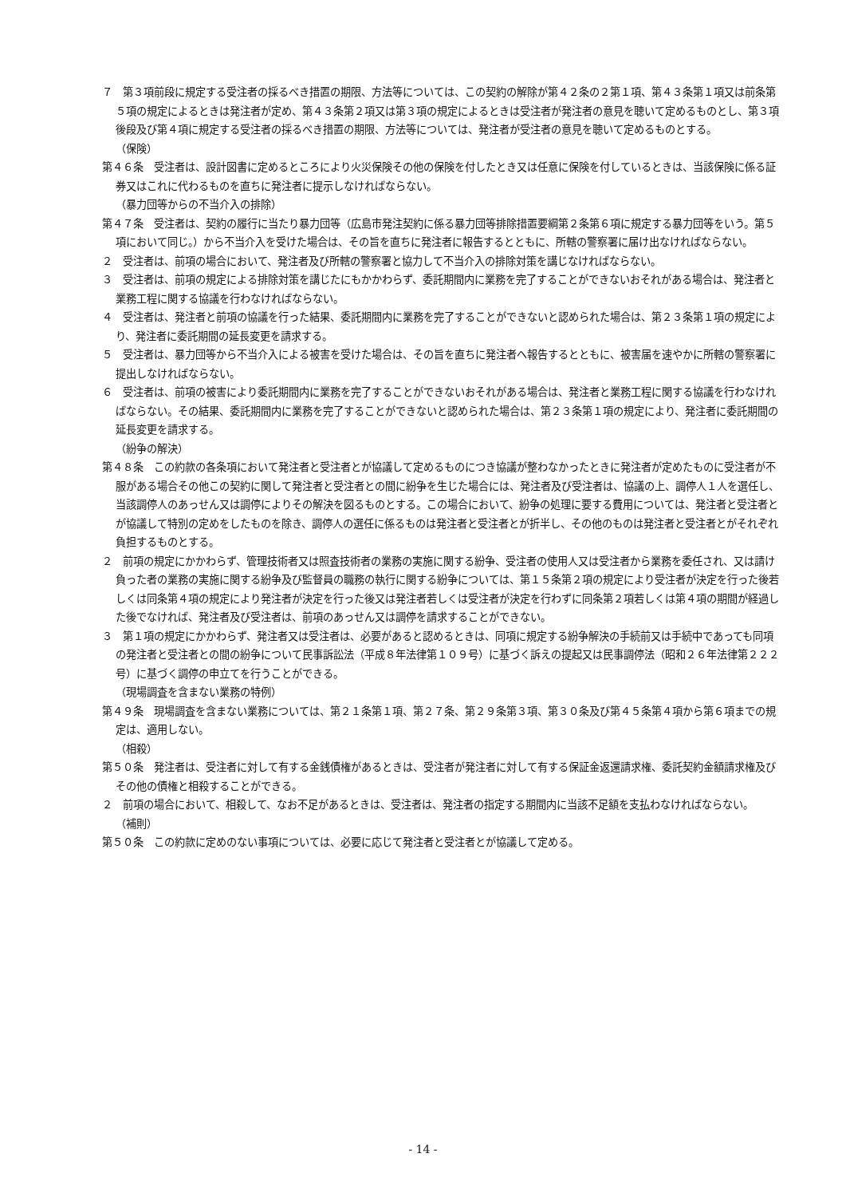７　第３項前段に規定する受注者の採るべき措置の期限、方法等については、この契約の解除が第４２条の２第１項、第４３条第１項又は前条第５項の規定によるときは発注者が定め、第４３条第２項又は第３項の規定によるときは受注者が発注者の意見を聴いて定めるものとし、第３項後段及び第４項に規定する受注者の採るべき措置の期限、方法等については、発注者が受注者の意見を聴いて定めるものとする。
（保険）
第４６条　受注者は、設計図書に定めるところにより火災保険その他の保険を付したとき又は任意に保険を付しているときは、当該保険に係る証券又はこれに代わるものを直ちに発注者に提示しなければならない。
（暴力団等からの不当介入の排除）
第４７条　受注者は、契約の履行に当たり暴力団等（広島市発注契約に係る暴力団等排除措置要綱第２条第６項に規定する暴力団等をいう。第５項において同じ。）から不当介入を受けた場合は、その旨を直ちに発注者に報告するとともに、所轄の警察署に届け出なければならない。
２　受注者は、前項の場合において、発注者及び所轄の警察署と協力して不当介入の排除対策を講じなければならない。
３　受注者は、前項の規定による排除対策を講じたにもかかわらず、委託期間内に業務を完了することができないおそれがある場合は、発注者と業務工程に関する協議を行わなければならない。
４　受注者は、発注者と前項の協議を行った結果、委託期間内に業務を完了することができないと認められた場合は、第２３条第１項の規定により、発注者に委託期間の延長変更を請求する。
５　受注者は、暴力団等から不当介入による被害を受けた場合は、その旨を直ちに発注者へ報告するとともに、被害届を速やかに所轄の警察署に提出しなければならない。
６　受注者は、前項の被害により委託期間内に業務を完了することができないおそれがある場合は、発注者と業務工程に関する協議を行わなければならない。その結果、委託期間内に業務を完了することができないと認められた場合は、第２３条第１項の規定により、発注者に委託期間の延長変更を請求する。
（紛争の解決）
第４８条　この約款の各条項において発注者と受注者とが協議して定めるものにつき協議が整わなかったときに発注者が定めたものに受注者が不服がある場合その他この契約に関して発注者と受注者との間に紛争を生じた場合には、発注者及び受注者は、協議の上、調停人１人を選任し、当該調停人のあっせん又は調停によりその解決を図るものとする。この場合において、紛争の処理に要する費用については、発注者と受注者とが協議して特別の定めをしたものを除き、調停人の選任に係るものは発注者と受注者とが折半し、その他のものは発注者と受注者とがそれぞれ負担するものとする。
２　前項の規定にかかわらず、管理技術者又は照査技術者の業務の実施に関する紛争、受注者の使用人又は受注者から業務を委任され、又は請け負った者の業務の実施に関する紛争及び監督員の職務の執行に関する紛争については、第１５条第２項の規定により受注者が決定を行った後若しくは同条第４項の規定により発注者が決定を行った後又は発注者若しくは受注者が決定を行わずに同条第２項若しくは第４項の期間が経過した後でなければ、発注者及び受注者は、前項のあっせん又は調停を請求することができない。
３　第１項の規定にかかわらず、発注者又は受注者は、必要があると認めるときは、同項に規定する紛争解決の手続前又は手続中であっても同項の発注者と受注者との間の紛争について民事訴訟法（平成８年法律第１０９号）に基づく訴えの提起又は民事調停法（昭和２６年法律第２２２号）に基づく調停の申立てを行うことができる。
（現場調査を含まない業務の特例）
第４９条　現場調査を含まない業務については、第２１条第１項、第２７条、第２９条第３項、第３０条及び第４５条第４項から第６項までの規定は、適用しない。
（相殺）
第５０条　発注者は、受注者に対して有する金銭債権があるときは、受注者が発注者に対して有する保証金返還請求権、委託契約金額請求権及びその他の債権と相殺することができる。
２　前項の場合において、相殺して、なお不足があるときは、受注者は、発注者の指定する期間内に当該不足額を支払わなければならない。
（補則）
第５０条　この約款に定めのない事項については、必要に応じて発注者と受注者とが協議して定める。
- 14 -